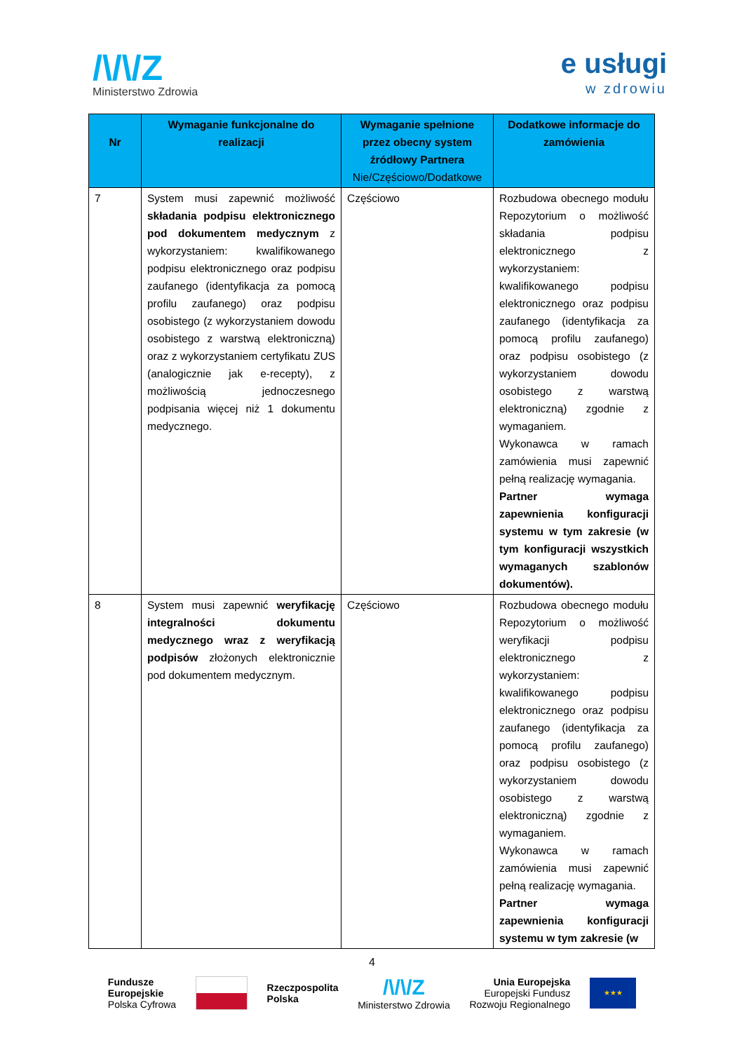/\/\/Z
Ministerstwo Zdrowia
e usługi
w zdrowiu
| Nr | Wymaganie funkcjonalne do realizacji | Wymaganie spełnione przez obecny system źródłowy Partnera Nie/Częściowo/Dodatkowe | Dodatkowe informacje do zamówienia |
| --- | --- | --- | --- |
| 7 | System musi zapewnić możliwość składania podpisu elektronicznego pod dokumentem medycznym z wykorzystaniem: kwalifikowanego podpisu elektronicznego oraz podpisu zaufanego (identyfikacja za pomocą profilu zaufanego) oraz podpisu osobistego (z wykorzystaniem dowodu osobistego z warstwą elektroniczną) oraz z wykorzystaniem certyfikatu ZUS (analogicznie jak e-recepty), z możliwością jednoczesnego podpisania więcej niż 1 dokumentu medycznego. | Częściowo | Rozbudowa obecnego modułu Repozytorium o możliwość składania podpisu elektronicznego z wykorzystaniem: kwalifikowanego podpisu elektronicznego oraz podpisu zaufanego (identyfikacja za pomocą profilu zaufanego) oraz podpisu osobistego (z wykorzystaniem dowodu osobistego z warstwą elektroniczną) zgodnie z wymaganiem. Wykonawca w ramach zamówienia musi zapewnić pełną realizację wymagania. Partner wymaga zapewnienia konfiguracji systemu w tym zakresie (w tym konfiguracji wszystkich wymaganych szablonów dokumentów). |
| 8 | System musi zapewnić weryfikację integralności dokumentu medycznego wraz z weryfikacją podpisów złożonych elektronicznie pod dokumentem medycznym. | Częściowo | Rozbudowa obecnego modułu Repozytorium o możliwość weryfikacji podpisu elektronicznego z wykorzystaniem: kwalifikowanego podpisu elektronicznego oraz podpisu zaufanego (identyfikacja za pomocą profilu zaufanego) oraz podpisu osobistego (z wykorzystaniem dowodu osobistego z warstwą elektroniczną) zgodnie z wymaganiem. Wykonawca w ramach zamówienia musi zapewnić pełną realizację wymagania. Partner wymaga zapewnienia konfiguracji systemu w tym zakresie (w |
4
Fundusze
Europejskie
Polska Cyfrowa
Rzeczpospolita
Polska
/\/\/Z
Ministerstwo Zdrowia
Unia Europejska
Europejski Fundusz
Rozwoju Regionalnego
★★★